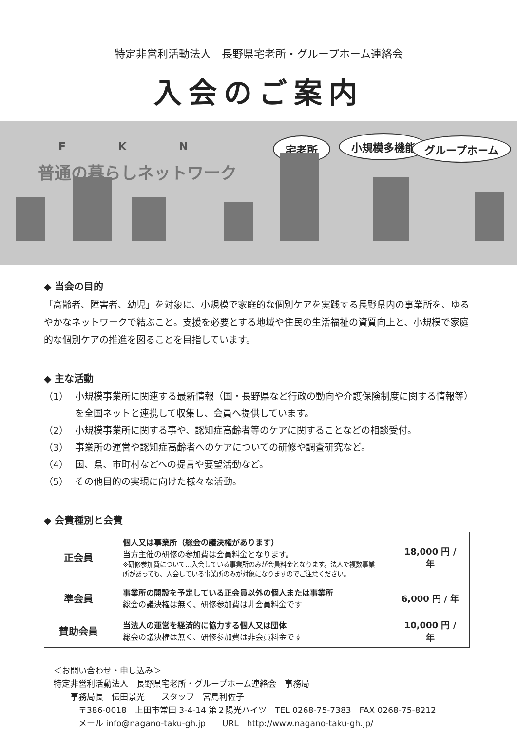特定非営利活動法人　長野県宅老所・グループホーム連絡会
入会のご案内
F K N
普通の暮らしネットワーク
宅老所 小規模多機能 グループホーム
◆ 当会の目的
「高齢者、障害者、幼児」を対象に、小規模で家庭的な個別ケアを実践する長野県内の事業所を、ゆるやかなネットワークで結ぶこと。支援を必要とする地域や住民の生活福祉の資質向上と、小規模で家庭的な個別ケアの推進を図ることを目指しています。
◆ 主な活動
（1） 小規模事業所に関連する最新情報（国・長野県など行政の動向や介護保険制度に関する情報等）を全国ネットと連携して収集し、会員へ提供しています。
（2） 小規模事業所に関する事や、認知症高齢者等のケアに関することなどの相談受付。
（3） 事業所の運営や認知症高齢者へのケアについての研修や調査研究など。
（4） 国、県、市町村などへの提言や要望活動など。
（5） その他目的の実現に向けた様々な活動。
◆ 会費種別と会費
| 正会員 | 個人又は事業所（総会の議決権があります） 当方主催の研修の参加費は会員料金となります。 ※研修参加費について…入会している事業所のみが会員料金となります。法人で複数事業所があっても、入会している事業所のみが対象になりますのでご注意ください。 | 18,000 円 / 年 |
| 準会員 | 事業所の開設を予定している正会員以外の個人または事業所 総会の議決権は無く、研修参加費は非会員料金です | 6,000 円 / 年 |
| 賛助会員 | 当法人の運営を経済的に協力する個人又は団体 総会の議決権は無く、研修参加費は非会員料金です | 10,000 円 / 年 |
＜お問い合わせ・申し込み＞
特定非営利活動法人　長野県宅老所・グループホーム連絡会　事務局
　　事務局長　伝田景光　　スタッフ　宮島利佐子
　　　〒386-0018　上田市常田 3-4-14 第２陽光ハイツ　TEL 0268-75-7383　FAX 0268-75-8212
　　　メール info@nagano-taku-gh.jp　　URL　http://www.nagano-taku-gh.jp/